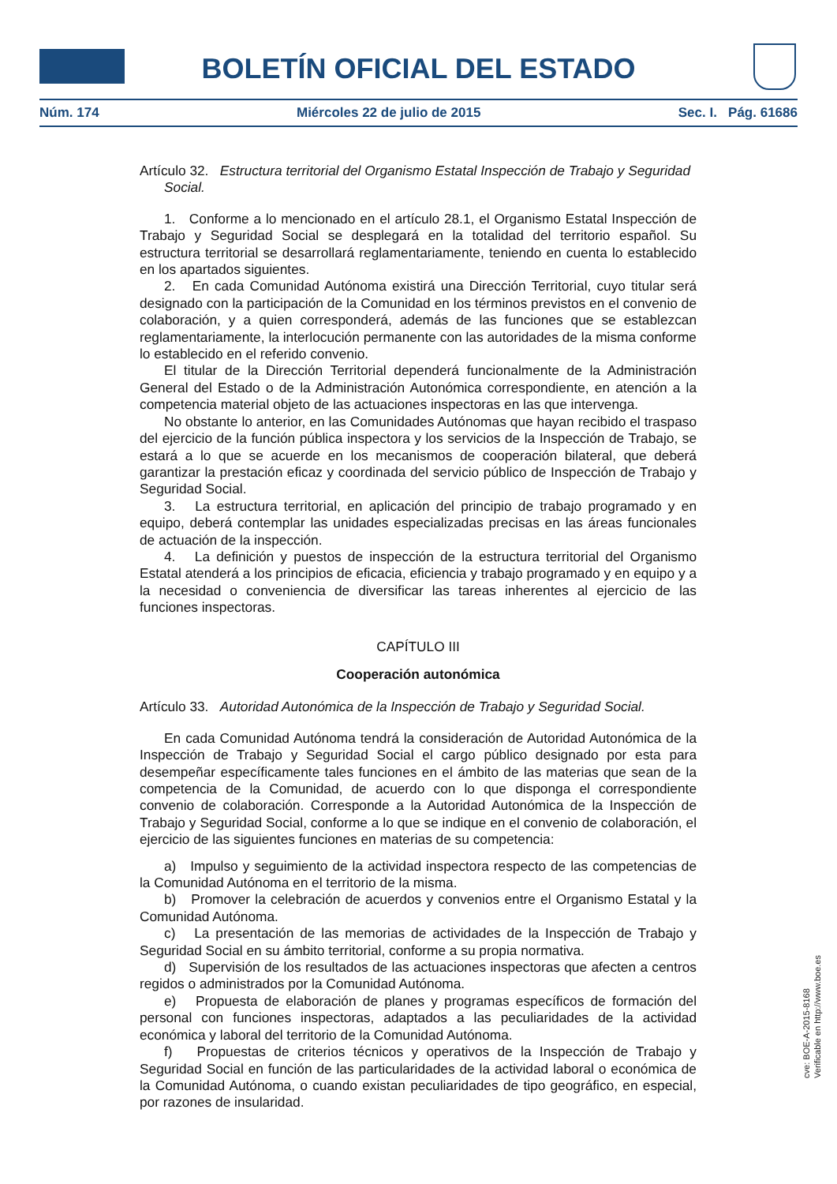BOLETÍN OFICIAL DEL ESTADO
Núm. 174 Miércoles 22 de julio de 2015 Sec. I. Pág. 61686
Artículo 32. Estructura territorial del Organismo Estatal Inspección de Trabajo y Seguridad Social.
1. Conforme a lo mencionado en el artículo 28.1, el Organismo Estatal Inspección de Trabajo y Seguridad Social se desplegará en la totalidad del territorio español. Su estructura territorial se desarrollará reglamentariamente, teniendo en cuenta lo establecido en los apartados siguientes.
2. En cada Comunidad Autónoma existirá una Dirección Territorial, cuyo titular será designado con la participación de la Comunidad en los términos previstos en el convenio de colaboración, y a quien corresponderá, además de las funciones que se establezcan reglamentariamente, la interlocución permanente con las autoridades de la misma conforme lo establecido en el referido convenio.
El titular de la Dirección Territorial dependerá funcionalmente de la Administración General del Estado o de la Administración Autonómica correspondiente, en atención a la competencia material objeto de las actuaciones inspectoras en las que intervenga.
No obstante lo anterior, en las Comunidades Autónomas que hayan recibido el traspaso del ejercicio de la función pública inspectora y los servicios de la Inspección de Trabajo, se estará a lo que se acuerde en los mecanismos de cooperación bilateral, que deberá garantizar la prestación eficaz y coordinada del servicio público de Inspección de Trabajo y Seguridad Social.
3. La estructura territorial, en aplicación del principio de trabajo programado y en equipo, deberá contemplar las unidades especializadas precisas en las áreas funcionales de actuación de la inspección.
4. La definición y puestos de inspección de la estructura territorial del Organismo Estatal atenderá a los principios de eficacia, eficiencia y trabajo programado y en equipo y a la necesidad o conveniencia de diversificar las tareas inherentes al ejercicio de las funciones inspectoras.
CAPÍTULO III
Cooperación autonómica
Artículo 33. Autoridad Autonómica de la Inspección de Trabajo y Seguridad Social.
En cada Comunidad Autónoma tendrá la consideración de Autoridad Autonómica de la Inspección de Trabajo y Seguridad Social el cargo público designado por esta para desempeñar específicamente tales funciones en el ámbito de las materias que sean de la competencia de la Comunidad, de acuerdo con lo que disponga el correspondiente convenio de colaboración. Corresponde a la Autoridad Autonómica de la Inspección de Trabajo y Seguridad Social, conforme a lo que se indique en el convenio de colaboración, el ejercicio de las siguientes funciones en materias de su competencia:
a) Impulso y seguimiento de la actividad inspectora respecto de las competencias de la Comunidad Autónoma en el territorio de la misma.
b) Promover la celebración de acuerdos y convenios entre el Organismo Estatal y la Comunidad Autónoma.
c) La presentación de las memorias de actividades de la Inspección de Trabajo y Seguridad Social en su ámbito territorial, conforme a su propia normativa.
d) Supervisión de los resultados de las actuaciones inspectoras que afecten a centros regidos o administrados por la Comunidad Autónoma.
e) Propuesta de elaboración de planes y programas específicos de formación del personal con funciones inspectoras, adaptados a las peculiaridades de la actividad económica y laboral del territorio de la Comunidad Autónoma.
f) Propuestas de criterios técnicos y operativos de la Inspección de Trabajo y Seguridad Social en función de las particularidades de la actividad laboral o económica de la Comunidad Autónoma, o cuando existan peculiaridades de tipo geográfico, en especial, por razones de insularidad.
cve: BOE-A-2015-8168
Verificable en http://www.boe.es